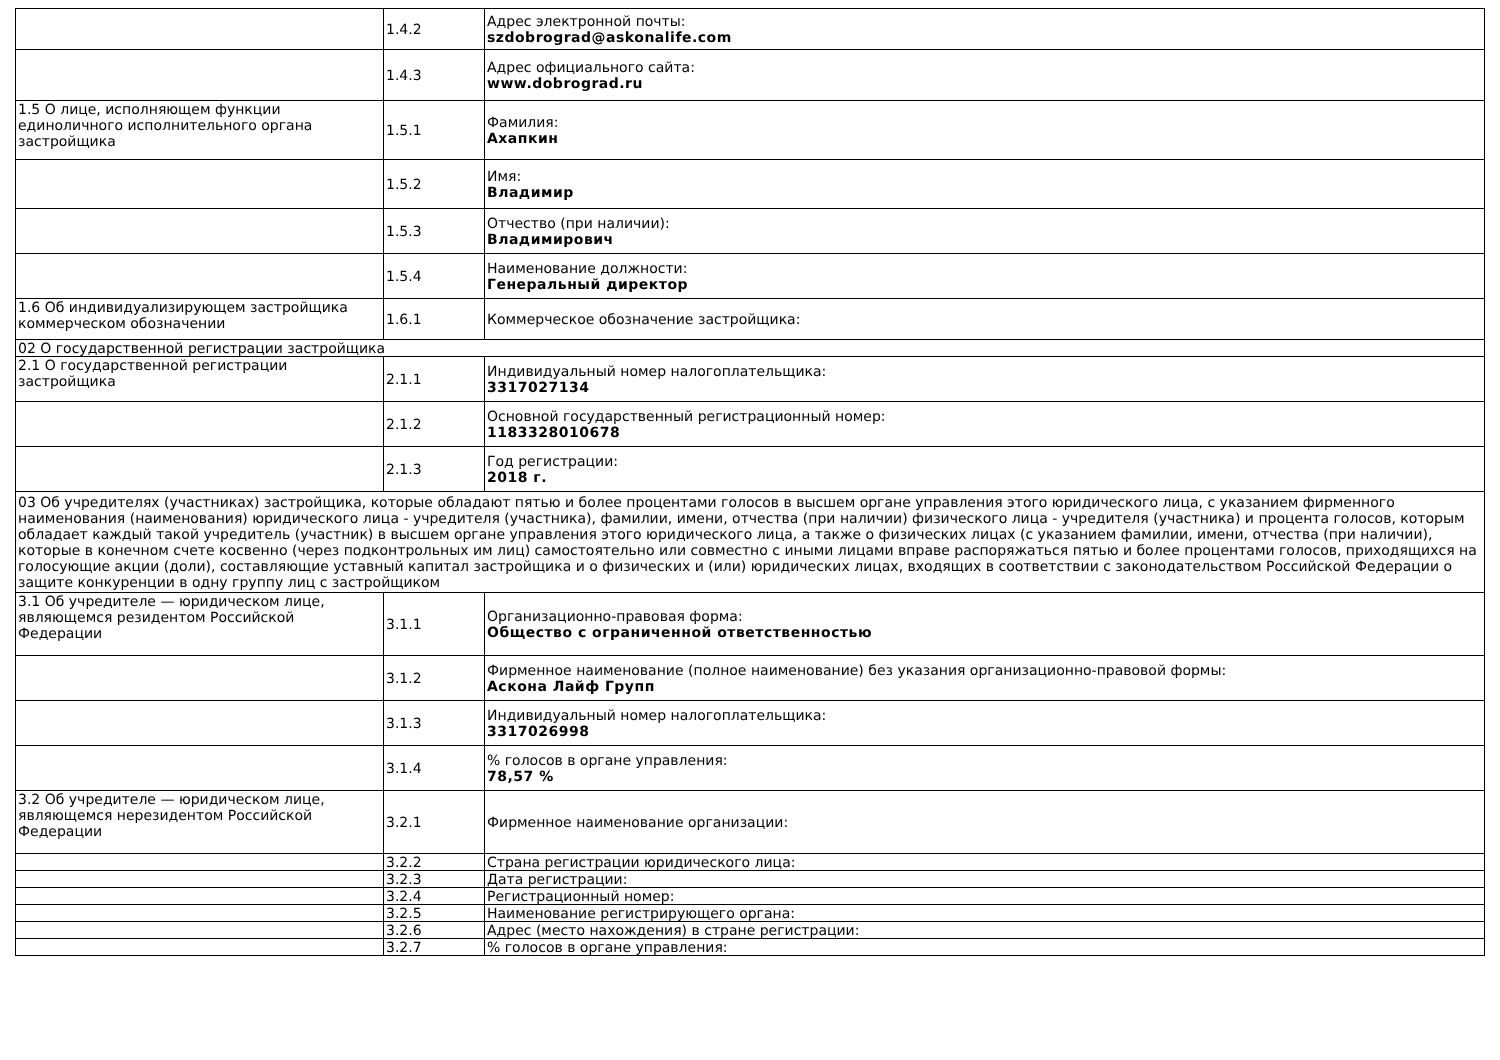| | 1.4.2 | Адрес электронной почты: szdobrograd@askonalife.com |
| | 1.4.3 | Адрес официального сайта: www.dobrograd.ru |
| 1.5 О лице, исполняющем функции единоличного исполнительного органа застройщика | 1.5.1 | Фамилия: Ахапкин |
| | 1.5.2 | Имя: Владимир |
| | 1.5.3 | Отчество (при наличии): Владимирович |
| | 1.5.4 | Наименование должности: Генеральный директор |
| 1.6 Об индивидуализирующем застройщика коммерческом обозначении | 1.6.1 | Коммерческое обозначение застройщика: |
| 02 О государственной регистрации застройщика | | |
| 2.1 О государственной регистрации застройщика | 2.1.1 | Индивидуальный номер налогоплательщика: 3317027134 |
| | 2.1.2 | Основной государственный регистрационный номер: 1183328010678 |
| | 2.1.3 | Год регистрации: 2018 г. |
| 03 Об учредителях (участниках) застройщика, которые обладают пятью и более процентами голосов в высшем органе управления этого юридического лица, с указанием фирменного наименования (наименования) юридического лица - учредителя (участника), фамилии, имени, отчества (при наличии) физического лица - учредителя (участника) и процента голосов, которым обладает каждый такой учредитель (участник) в высшем органе управления этого юридического лица, а также о физических лицах (с указанием фамилии, имени, отчества (при наличии), которые в конечном счете косвенно (через подконтрольных им лиц) самостоятельно или совместно с иными лицами вправе распоряжаться пятью и более процентами голосов, приходящихся на голосующие акции (доли), составляющие уставный капитал застройщика и о физических и (или) юридических лицах, входящих в соответствии с законодательством Российской Федерации о защите конкуренции в одну группу лиц с застройщиком | | |
| 3.1 Об учредителе — юридическом лице, являющемся резидентом Российской Федерации | 3.1.1 | Организационно-правовая форма: Общество с ограниченной ответственностью |
| | 3.1.2 | Фирменное наименование (полное наименование) без указания организационно-правовой формы: Аскона Лайф Групп |
| | 3.1.3 | Индивидуальный номер налогоплательщика: 3317026998 |
| | 3.1.4 | % голосов в органе управления: 78,57 % |
| 3.2 Об учредителе — юридическом лице, являющемся нерезидентом Российской Федерации | 3.2.1 | Фирменное наименование организации: |
| | 3.2.2 | Страна регистрации юридического лица: |
| | 3.2.3 | Дата регистрации: |
| | 3.2.4 | Регистрационный номер: |
| | 3.2.5 | Наименование регистрирующего органа: |
| | 3.2.6 | Адрес (место нахождения) в стране регистрации: |
| | 3.2.7 | % голосов в органе управления: |